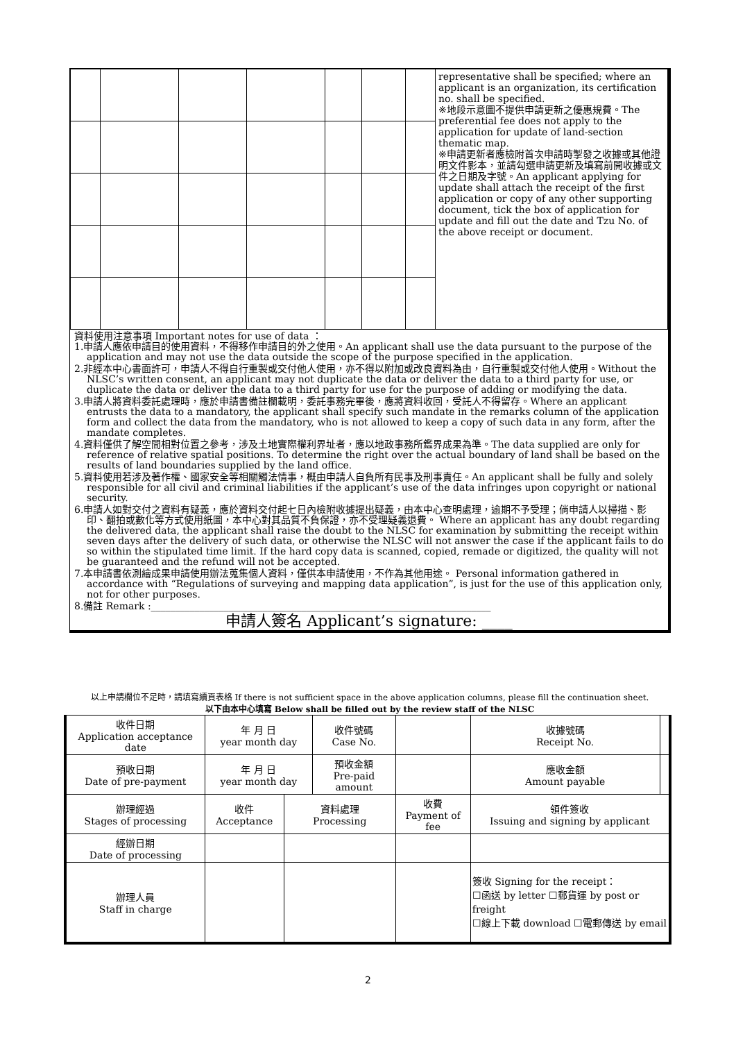| | | | | | | | representative shall be specified; where an applicant is an organization, its certification no. shall be specified. ※地段示意圖不提供申請更新之優惠規費。The preferential fee does not apply to the application for update of land-section thematic map. ※申請更新者應檢附首次申請時掣發之收據或其他證明文件影本，並請勾選申請更新及填寫前開收據或文件之日期及字號。An applicant applying for update shall attach the receipt of the first application or copy of any other supporting document, tick the box of application for update and fill out the date and Tzu No. of the above receipt or document. |
資料使用注意事項 Important notes for use of data ：
1.申請人應依申請目的使用資料，不得移作申請目的外之使用。An applicant shall use the data pursuant to the purpose of the application and may not use the data outside the scope of the purpose specified in the application.
2.非經本中心書面許可，申請人不得自行重製或交付他人使用，亦不得以附加或改良資料為由，自行重製或交付他人使用。Without the NLSC’s written consent, an applicant may not duplicate the data or deliver the data to a third party for use, or duplicate the data or deliver the data to a third party for use for the purpose of adding or modifying the data.
3.申請人將資料委託處理時，應於申請書備註欄載明，委託事務完畢後，應將資料收回，受託人不得留存。Where an applicant entrusts the data to a mandatory, the applicant shall specify such mandate in the remarks column of the application form and collect the data from the mandatory, who is not allowed to keep a copy of such data in any form, after the mandate completes.
4.資料僅供了解空間相對位置之參考，涉及土地實際權利界址者，應以地政事務所鑑界成果為準。The data supplied are only for reference of relative spatial positions. To determine the right over the actual boundary of land shall be based on the results of land boundaries supplied by the land office.
5.資料使用若涉及著作權、國家安全等相關觸法情事，概由申請人自負所有民事及刑事責任。An applicant shall be fully and solely responsible for all civil and criminal liabilities if the applicant’s use of the data infringes upon copyright or national security.
6.申請人如對交付之資料有疑義，應於資料交付起七日內檢附收據提出疑義，由本中心查明處理，逾期不予受理；倘申請人以掃描、影印、翻拍或數化等方式使用紙圖，本中心對其品質不負保證，亦不受理疑義退費。 Where an applicant has any doubt regarding the delivered data, the applicant shall raise the doubt to the NLSC for examination by submitting the receipt within seven days after the delivery of such data, or otherwise the NLSC will not answer the case if the applicant fails to do so within the stipulated time limit. If the hard copy data is scanned, copied, remade or digitized, the quality will not be guaranteed and the refund will not be accepted.
7.本申請書依測繪成果申請使用辦法蒐集個人資料，僅供本申請使用，不作為其他用途。 Personal information gathered in accordance with “Regulations of surveying and mapping data application”, is just for the use of this application only, not for other purposes.
8.備註 Remark :______________________________________________________________________
申請人簽名 Applicant’s signature: ____
以上申請欄位不足時，請填寫續頁表格 If there is not sufficient space in the above application columns, please fill the continuation sheet.
以下由本中心填寫 Below shall be filled out by the review staff of the NLSC
| 收件日期 Application acceptance date | 年 月 日 year month day | | 收件號碼 Case No. | | | 收據號碼 Receipt No. | |
| 預收日期 Date of pre-payment | 年 月 日 year month day | | 預收金額 Pre-paid amount | | | 應收金額 Amount payable | |
| 辦理經過 Stages of processing | 收件 Acceptance | 資料處理 Processing | | 收費 Payment of fee | | 領件簽收 Issuing and signing by applicant | |
| 經辦日期 Date of processing | | | | | | | |
| 辦理人員 Staff in charge | | | | | | 簽收 Signing for the receipt： ☐函送 by letter ☐郵貨運 by post or freight ☐線上下載 download ☐電郵傳送 by email | |
2